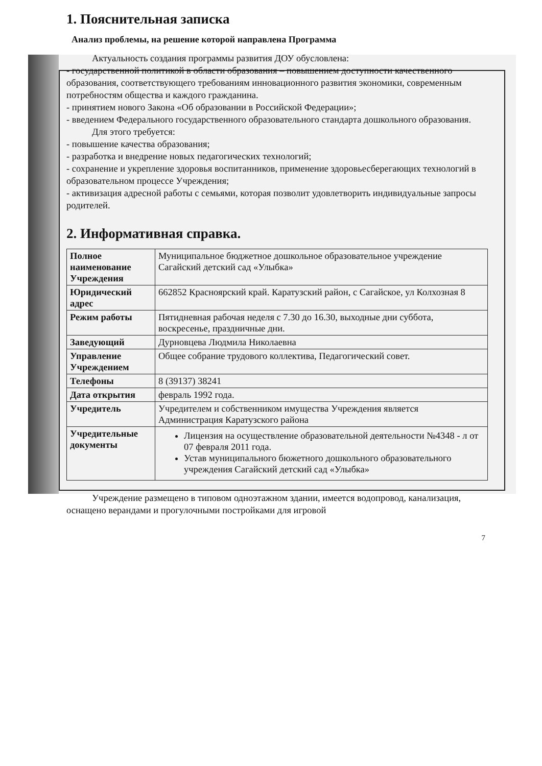1. Пояснительная записка
Анализ проблемы, на решение которой направлена Программа
Актуальность создания программы развития ДОУ обусловлена:
- государственной политикой в области образования – повышением доступности качественного образования, соответствующего требованиям инновационного развития экономики, современным потребностям общества и каждого гражданина.
- принятием нового Закона «Об образовании в Российской Федерации»;
- введением Федерального государственного образовательного стандарта дошкольного образования.
Для этого требуется:
- повышение качества образования;
- разработка и внедрение новых педагогических технологий;
- сохранение и укрепление здоровья воспитанников, применение здоровьесберегающих технологий в образовательном процессе Учреждения;
- активизация адресной работы с семьями, которая позволит удовлетворить индивидуальные запросы родителей.
2. Информативная справка.
| Полное наименование Учреждения | Муниципальное бюджетное дошкольное образовательное учреждение Сагайский детский сад «Улыбка» |
| Юридический адрес | 662852 Красноярский край. Каратузский район, с Сагайское, ул Колхозная 8 |
| Режим работы | Пятидневная рабочая неделя с 7.30 до 16.30, выходные дни суббота, воскресенье, праздничные дни. |
| Заведующий | Дурновцева Людмила Николаевна |
| Управление Учреждением | Общее собрание трудового коллектива, Педагогический совет. |
| Телефоны | 8 (39137) 38241 |
| Дата открытия | февраль 1992 года. |
| Учредитель | Учредителем и собственником имущества Учреждения является Администрация Каратузского района |
| Учредительные документы | Лицензия на осуществление образовательной деятельности №4348 - л от 07 февраля 2011 года. Устав муниципального бюжетного дошкольного образовательного учреждения Сагайский детский сад «Улыбка» |
Учреждение размещено в типовом одноэтажном здании, имеется водопровод, канализация, оснащено верандами и прогулочными постройками для игровой
7